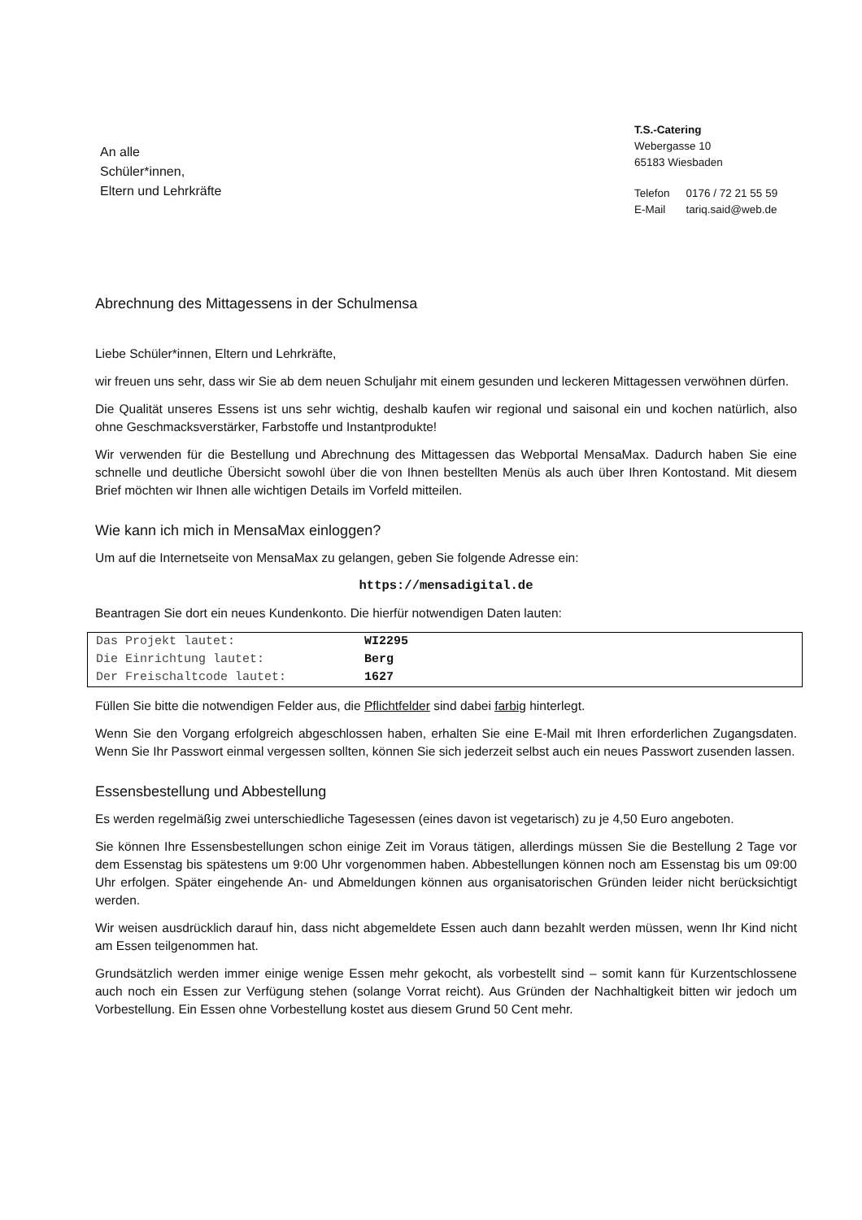An alle
Schüler*innen,
Eltern und Lehrkräfte
T.S.-Catering
Webergasse 10
65183 Wiesbaden
| Telefon | 0176 / 72 21 55 59 |
| E-Mail | tariq.said@web.de |
Abrechnung des Mittagessens in der Schulmensa
Liebe Schüler*innen, Eltern und Lehrkräfte,
wir freuen uns sehr, dass wir Sie ab dem neuen Schuljahr mit einem gesunden und leckeren Mittagessen verwöhnen dürfen.
Die Qualität unseres Essens ist uns sehr wichtig, deshalb kaufen wir regional und saisonal ein und kochen natürlich, also ohne Geschmacksverstärker, Farbstoffe und Instantprodukte!
Wir verwenden für die Bestellung und Abrechnung des Mittagessen das Webportal MensaMax. Dadurch haben Sie eine schnelle und deutliche Übersicht sowohl über die von Ihnen bestellten Menüs als auch über Ihren Kontostand. Mit diesem Brief möchten wir Ihnen alle wichtigen Details im Vorfeld mitteilen.
Wie kann ich mich in MensaMax einloggen?
Um auf die Internetseite von MensaMax zu gelangen, geben Sie folgende Adresse ein:
https://mensadigital.de
Beantragen Sie dort ein neues Kundenkonto. Die hierfür notwendigen Daten lauten:
| Das Projekt lautet: | WI2295 |
| Die Einrichtung lautet: | Berg |
| Der Freischaltcode lautet: | 1627 |
Füllen Sie bitte die notwendigen Felder aus, die Pflichtfelder sind dabei farbig hinterlegt.
Wenn Sie den Vorgang erfolgreich abgeschlossen haben, erhalten Sie eine E-Mail mit Ihren erforderlichen Zugangsdaten. Wenn Sie Ihr Passwort einmal vergessen sollten, können Sie sich jederzeit selbst auch ein neues Passwort zusenden lassen.
Essensbestellung und Abbestellung
Es werden regelmäßig zwei unterschiedliche Tagesessen (eines davon ist vegetarisch) zu je 4,50 Euro angeboten.
Sie können Ihre Essensbestellungen schon einige Zeit im Voraus tätigen, allerdings müssen Sie die Bestellung 2 Tage vor dem Essenstag bis spätestens um 9:00 Uhr vorgenommen haben. Abbestellungen können noch am Essenstag bis um 09:00 Uhr erfolgen. Später eingehende An- und Abmeldungen können aus organisatorischen Gründen leider nicht berücksichtigt werden.
Wir weisen ausdrücklich darauf hin, dass nicht abgemeldete Essen auch dann bezahlt werden müssen, wenn Ihr Kind nicht am Essen teilgenommen hat.
Grundsätzlich werden immer einige wenige Essen mehr gekocht, als vorbestellt sind – somit kann für Kurzentschlossene auch noch ein Essen zur Verfügung stehen (solange Vorrat reicht). Aus Gründen der Nachhaltigkeit bitten wir jedoch um Vorbestellung. Ein Essen ohne Vorbestellung kostet aus diesem Grund 50 Cent mehr.